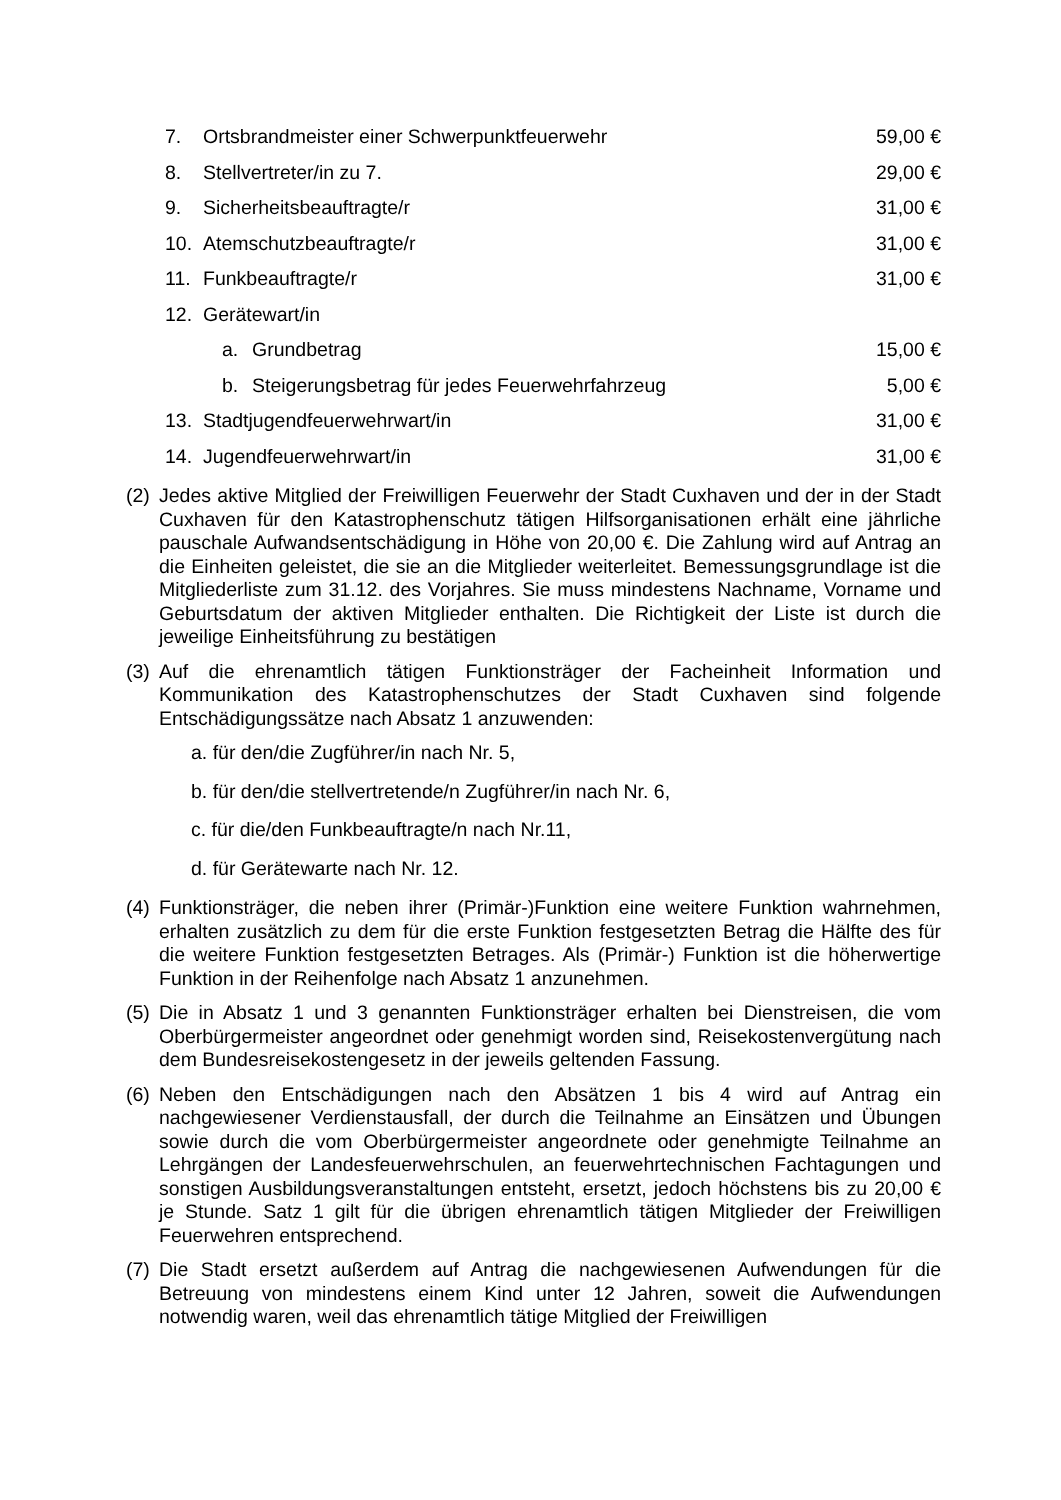7. Ortsbrandmeister einer Schwerpunktfeuerwehr 59,00 €
8. Stellvertreter/in zu 7. 29,00 €
9. Sicherheitsbeauftragte/r 31,00 €
10. Atemschutzbeauftragte/r 31,00 €
11. Funkbeauftragte/r 31,00 €
12. Gerätewart/in
a. Grundbetrag 15,00 €
b. Steigerungsbetrag für jedes Feuerwehrfahrzeug 5,00 €
13. Stadtjugendfeuerwehrwart/in 31,00 €
14. Jugendfeuerwehrwart/in 31,00 €
(2) Jedes aktive Mitglied der Freiwilligen Feuerwehr der Stadt Cuxhaven und der in der Stadt Cuxhaven für den Katastrophenschutz tätigen Hilfsorganisationen erhält eine jährliche pauschale Aufwandsentschädigung in Höhe von 20,00 €. Die Zahlung wird auf Antrag an die Einheiten geleistet, die sie an die Mitglieder weiterleitet. Bemessungsgrundlage ist die Mitgliederliste zum 31.12. des Vorjahres. Sie muss mindestens Nachname, Vorname und Geburtsdatum der aktiven Mitglieder enthalten. Die Richtigkeit der Liste ist durch die jeweilige Einheitsführung zu bestätigen
(3) Auf die ehrenamtlich tätigen Funktionsträger der Facheinheit Information und Kommunikation des Katastrophenschutzes der Stadt Cuxhaven sind folgende Entschädigungssätze nach Absatz 1 anzuwenden:
a. für den/die Zugführer/in nach Nr. 5,
b. für den/die stellvertretende/n Zugführer/in nach Nr. 6,
c. für die/den Funkbeauftragte/n nach Nr.11,
d. für Gerätewarte nach Nr. 12.
(4) Funktionsträger, die neben ihrer (Primär-)Funktion eine weitere Funktion wahrnehmen, erhalten zusätzlich zu dem für die erste Funktion festgesetzten Betrag die Hälfte des für die weitere Funktion festgesetzten Betrages. Als (Primär-) Funktion ist die höherwertige Funktion in der Reihenfolge nach Absatz 1 anzunehmen.
(5) Die in Absatz 1 und 3 genannten Funktionsträger erhalten bei Dienstreisen, die vom Oberbürgermeister angeordnet oder genehmigt worden sind, Reisekostenvergütung nach dem Bundesreisekostengesetz in der jeweils geltenden Fassung.
(6) Neben den Entschädigungen nach den Absätzen 1 bis 4 wird auf Antrag ein nachgewiesener Verdienstausfall, der durch die Teilnahme an Einsätzen und Übungen sowie durch die vom Oberbürgermeister angeordnete oder genehmigte Teilnahme an Lehrgängen der Landesfeuerwehrschulen, an feuerwehrtechnischen Fachtagungen und sonstigen Ausbildungsveranstaltungen entsteht, ersetzt, jedoch höchstens bis zu 20,00 € je Stunde. Satz 1 gilt für die übrigen ehrenamtlich tätigen Mitglieder der Freiwilligen Feuerwehren entsprechend.
(7) Die Stadt ersetzt außerdem auf Antrag die nachgewiesenen Aufwendungen für die Betreuung von mindestens einem Kind unter 12 Jahren, soweit die Aufwendungen notwendig waren, weil das ehrenamtlich tätige Mitglied der Freiwilligen